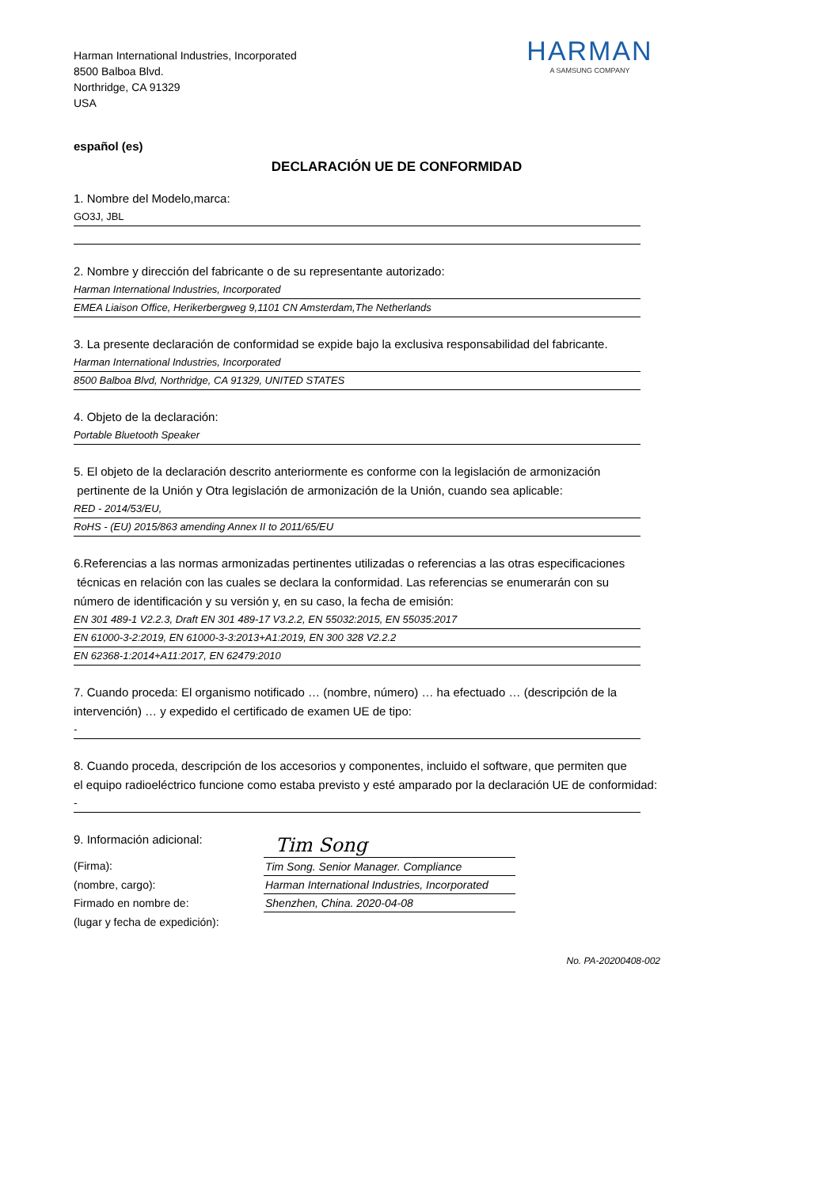Harman International Industries, Incorporated
8500 Balboa Blvd.
Northridge, CA 91329
USA
HARMAN
A SAMSUNG COMPANY
español (es)
DECLARACIÓN UE DE CONFORMIDAD
1. Nombre del Modelo,marca:
GO3J, JBL
2. Nombre y dirección del fabricante o de su representante autorizado:
Harman International Industries, Incorporated
EMEA Liaison Office, Herikerbergweg 9,1101 CN Amsterdam,The Netherlands
3. La presente declaración de conformidad se expide bajo la exclusiva responsabilidad del fabricante.
Harman International Industries, Incorporated
8500 Balboa Blvd, Northridge, CA 91329, UNITED STATES
4. Objeto de la declaración:
Portable Bluetooth Speaker
5. El objeto de la declaración descrito anteriormente es conforme con la legislación de armonización
pertinente de la Unión y Otra legislación de armonización de la Unión, cuando sea aplicable:
RED - 2014/53/EU,
RoHS - (EU) 2015/863 amending Annex II to 2011/65/EU
6.Referencias a las normas armonizadas pertinentes utilizadas o referencias a las otras especificaciones
técnicas en relación con las cuales se declara la conformidad. Las referencias se enumerarán con su
número de identificación y su versión y, en su caso, la fecha de emisión:
EN 301 489-1 V2.2.3, Draft EN 301 489-17 V3.2.2, EN 55032:2015, EN 55035:2017
EN 61000-3-2:2019, EN 61000-3-3:2013+A1:2019, EN 300 328 V2.2.2
EN 62368-1:2014+A11:2017, EN 62479:2010
7. Cuando proceda: El organismo notificado … (nombre, número) … ha efectuado … (descripción de la
intervención) … y expedido el certificado de examen UE de tipo:
-
8. Cuando proceda, descripción de los accesorios y componentes, incluido el software, que permiten que
el equipo radioeléctrico funcione como estaba previsto y esté amparado por la declaración UE de conformidad:
-
9. Información adicional:
(Firma):
(nombre, cargo):
Firmado en nombre de:
(lugar y fecha de expedición):
Tim Song
Tim Song. Senior Manager. Compliance
Harman International Industries, Incorporated
Shenzhen, China. 2020-04-08
No. PA-20200408-002